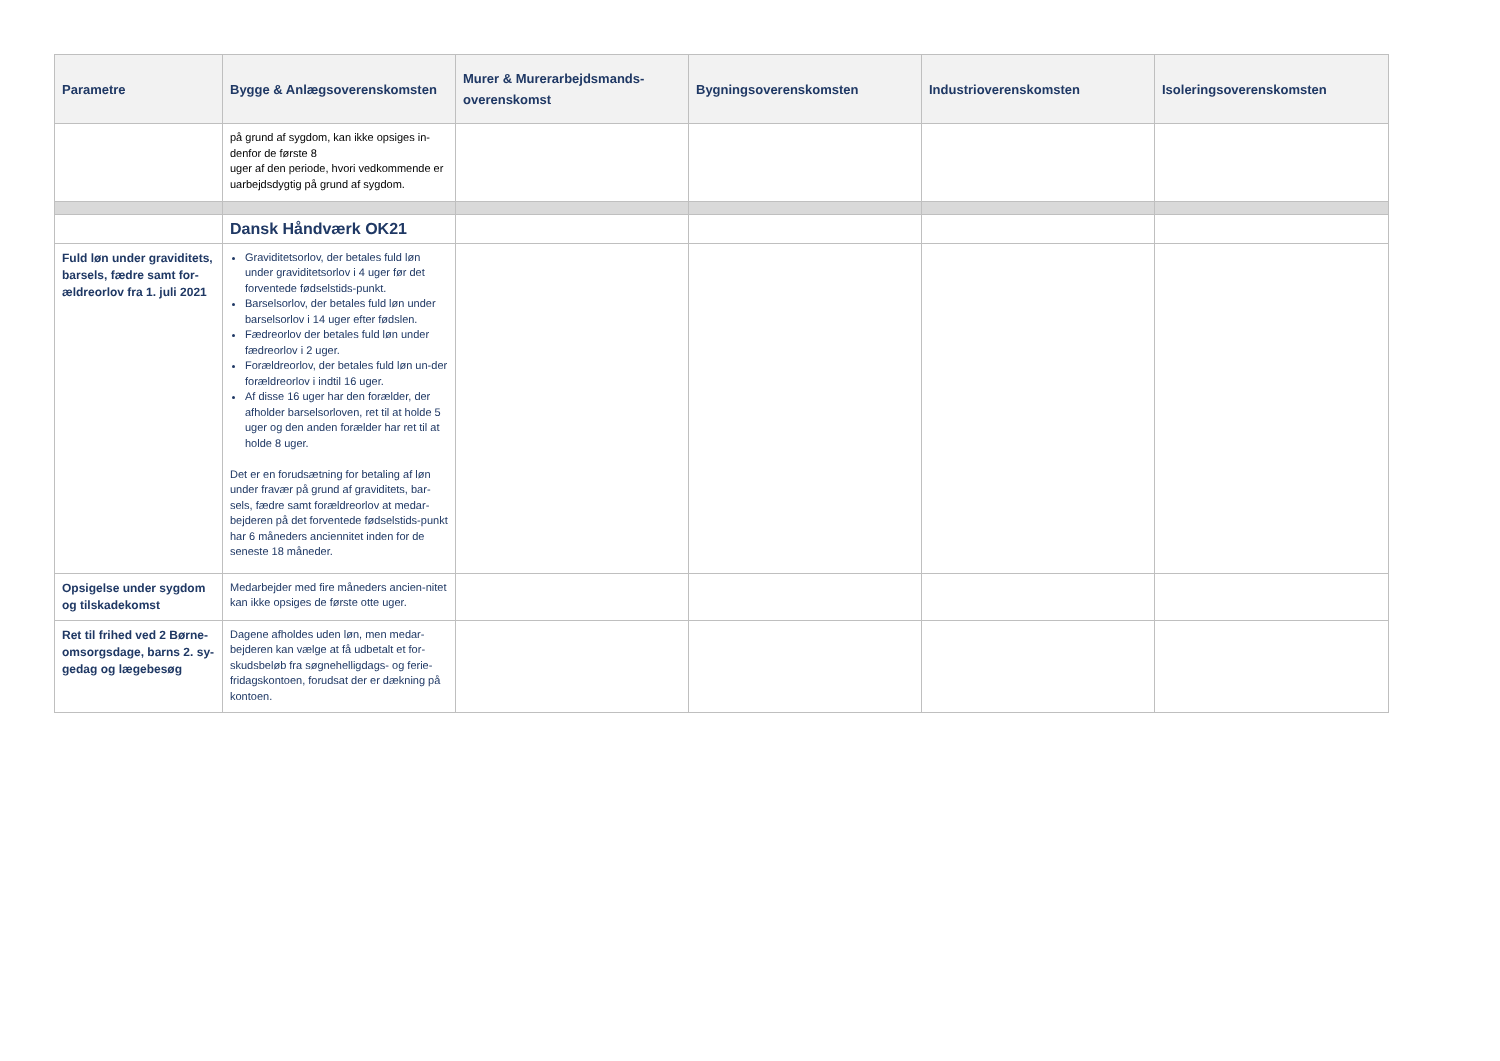| Parametre | Bygge & Anlægsoverenskomsten | Murer & Murerarbejdsmands-overenskomst | Bygningsoverenskomsten | Industrioverenskomsten | Isoleringsoverenskomsten |
| --- | --- | --- | --- | --- | --- |
| | på grund af sygdom, kan ikke opsiges in-denfor de første 8 uger af den periode, hvori vedkommende er uarbejdsdygtig på grund af sygdom. | | | | |
| | Dansk Håndværk OK21 | | | | |
| Fuld løn under graviditets, barsels, fædre samt for-ældreorlov fra 1. juli 2021 | Graviditetsorlov, der betales fuld løn under graviditetsorlov i 4 uger før det forventede fødselstids-punkt. Barselsorlov, der betales fuld løn under barselsorlov i 14 uger efter fødslen. Fædreorlov der betales fuld løn under fædreorlov i 2 uger. Forældreorlov, der betales fuld løn un-der forældreorlov i indtil 16 uger. Af disse 16 uger har den forælder, der afholder barselsorloven, ret til at holde 5 uger og den anden forælder har ret til at holde 8 uger. Det er en forudsætning for betaling af løn under fravær på grund af graviditets, bar-sels, fædre samt forældreorlov at medar-bejderen på det forventede fødselstids-punkt har 6 måneders anciennitet inden for de seneste 18 måneder. | | | | |
| Opsigelse under sygdom og tilskadekomst | Medarbejder med fire måneders ancien-nitet kan ikke opsiges de første otte uger. | | | | |
| Ret til frihed ved 2 Børne-omsorgsdage, barns 2. sy-gedag og lægebesøg | Dagene afholdes uden løn, men medar-bejderen kan vælge at få udbetalt et for-skudsbeløb fra søgnehelligdags- og ferie-fridagskontoen, forudsat der er dækning på kontoen. | | | | |